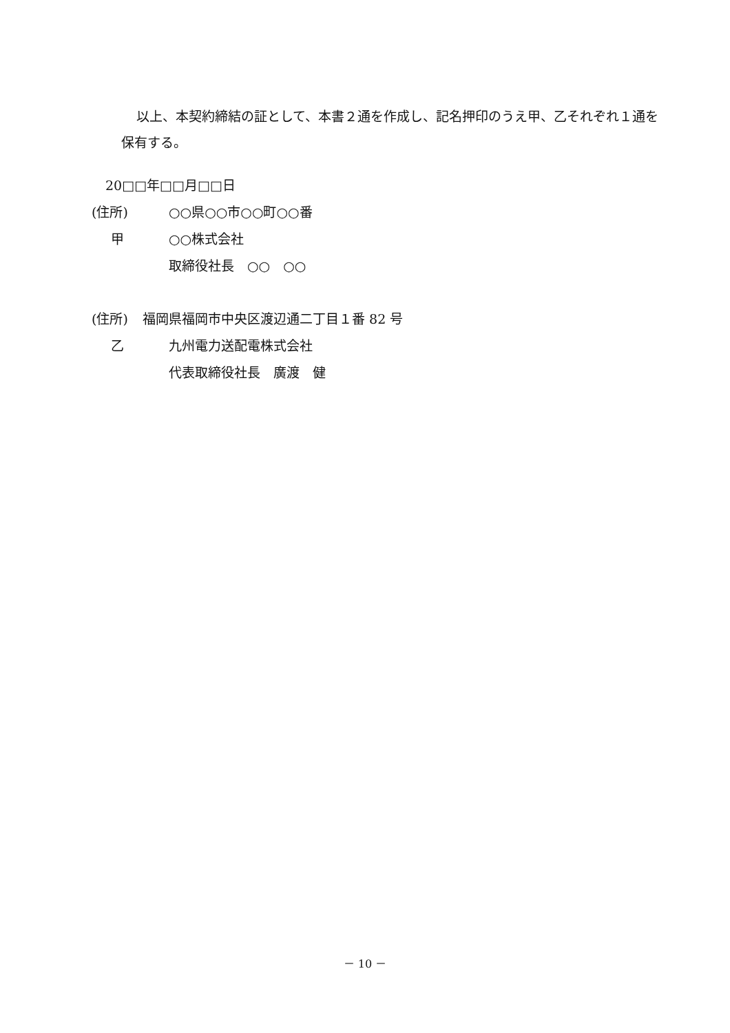以上、本契約締結の証として、本書２通を作成し、記名押印のうえ甲、乙それぞれ１通を保有する。
20□□年□□月□□日
(住所) ○○県○○市○○町○○番
甲 ○○株式会社
取締役社長　○○　○○
(住所) 福岡県福岡市中央区渡辺通二丁目１番 82 号
乙 九州電力送配電株式会社
代表取締役社長　廣渡　健
－ 10 －